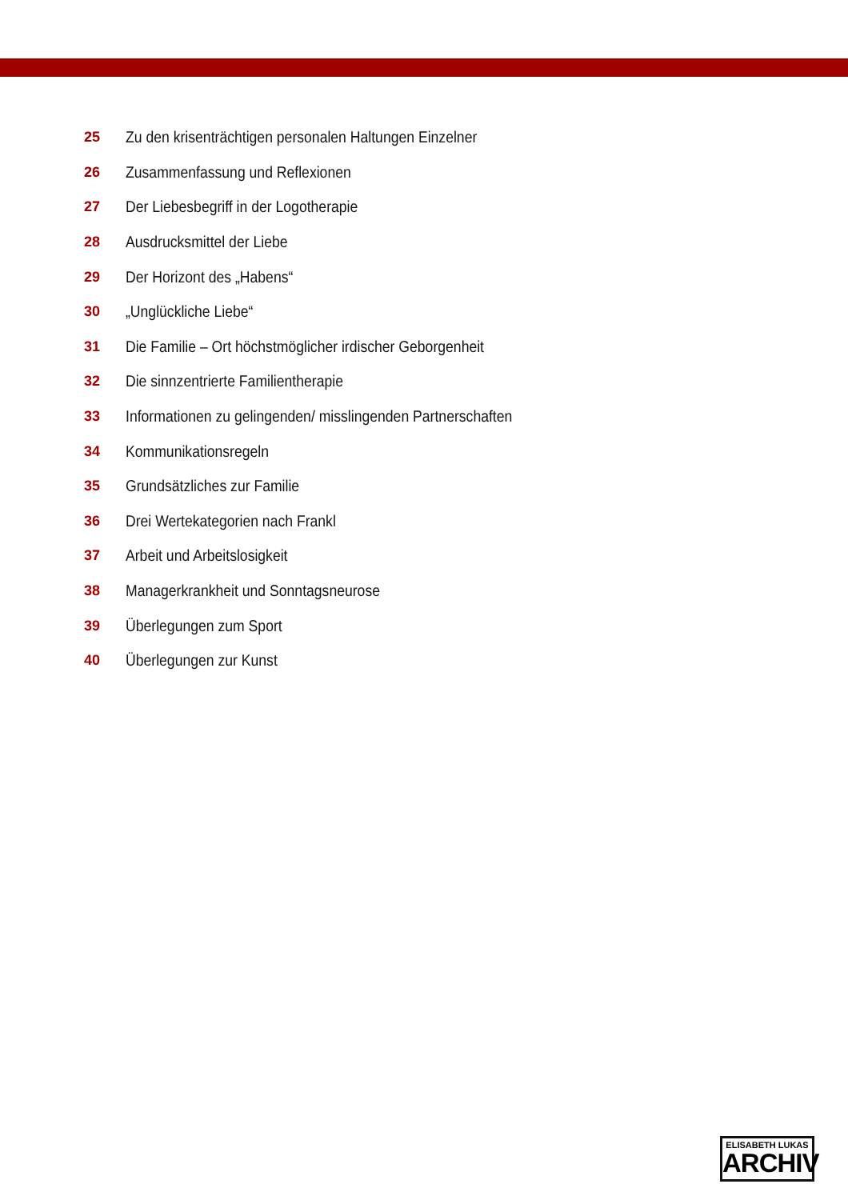25 Zu den krisenträchtigen personalen Haltungen Einzelner
26 Zusammenfassung und Reflexionen
27 Der Liebesbegriff in der Logotherapie
28 Ausdrucksmittel der Liebe
29 Der Horizont des „Habens“
30 „Unglückliche Liebe“
31 Die Familie – Ort höchstmöglicher irdischer Geborgenheit
32 Die sinnzentrierte Familientherapie
33 Informationen zu gelingenden/ misslingenden Partnerschaften
34 Kommunikationsregeln
35 Grundsätzliches zur Familie
36 Drei Wertekategorien nach Frankl
37 Arbeit und Arbeitslosigkeit
38 Managerkrankheit und Sonntagsneurose
39 Überlegungen zum Sport
40 Überlegungen zur Kunst
ELISABETH LUKAS
ARCHIV